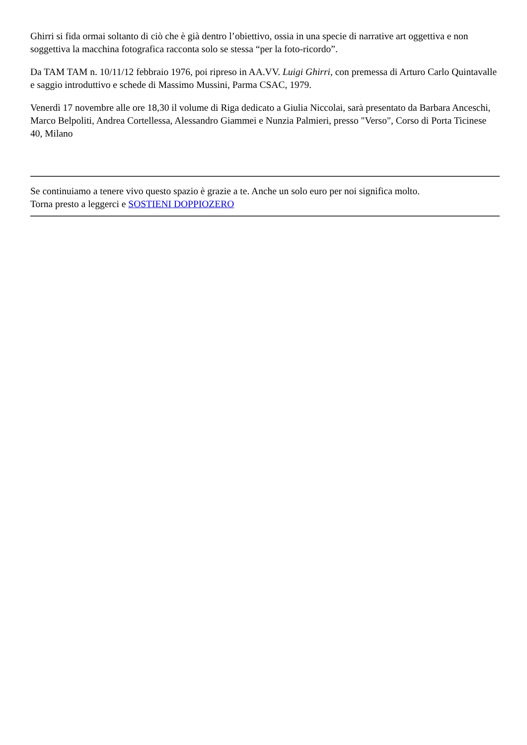Ghirri si fida ormai soltanto di ciò che è già dentro l’obiettivo, ossia in una specie di narrative art oggettiva e non soggettiva la macchina fotografica racconta solo se stessa “per la foto-ricordo”.
Da TAM TAM n. 10/11/12 febbraio 1976, poi ripreso in AA.VV. Luigi Ghirri, con premessa di Arturo Carlo Quintavalle e saggio introduttivo e schede di Massimo Mussini, Parma CSAC, 1979.
Venerdì 17 novembre alle ore 18,30 il volume di Riga dedicato a Giulia Niccolai, sarà presentato da Barbara Anceschi, Marco Belpoliti, Andrea Cortellessa, Alessandro Giammei e Nunzia Palmieri, presso "Verso", Corso di Porta Ticinese 40, Milano
Se continuiamo a tenere vivo questo spazio è grazie a te. Anche un solo euro per noi significa molto.
Torna presto a leggerci e SOSTIENI DOPPIOZERO